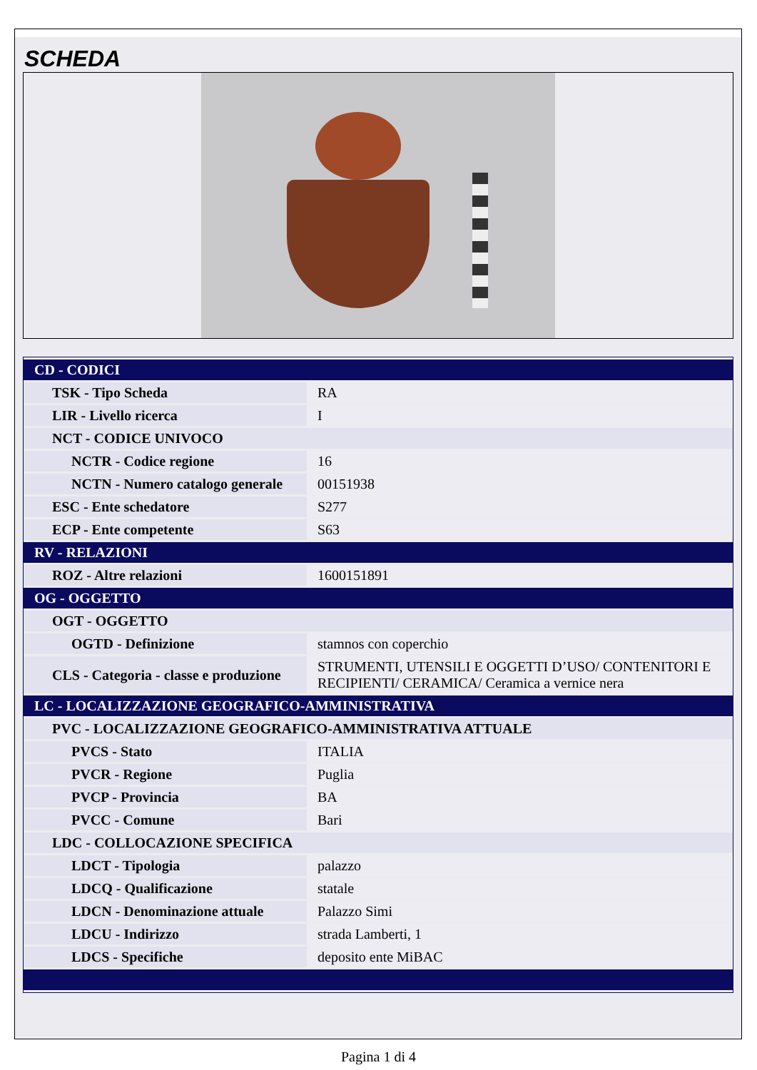SCHEDA
| CD - CODICI | |
| TSK - Tipo Scheda | RA |
| LIR - Livello ricerca | I |
| NCT - CODICE UNIVOCO | |
| NCTR - Codice regione | 16 |
| NCTN - Numero catalogo generale | 00151938 |
| ESC - Ente schedatore | S277 |
| ECP - Ente competente | S63 |
| RV - RELAZIONI | |
| ROZ - Altre relazioni | 1600151891 |
| OG - OGGETTO | |
| OGT - OGGETTO | |
| OGTD - Definizione | stamnos con coperchio |
| CLS - Categoria - classe e produzione | STRUMENTI, UTENSILI E OGGETTI D’USO/ CONTENITORI E RECIPIENTI/ CERAMICA/ Ceramica a vernice nera |
| LC - LOCALIZZAZIONE GEOGRAFICO-AMMINISTRATIVA | |
| PVC - LOCALIZZAZIONE GEOGRAFICO-AMMINISTRATIVA ATTUALE | |
| PVCS - Stato | ITALIA |
| PVCR - Regione | Puglia |
| PVCP - Provincia | BA |
| PVCC - Comune | Bari |
| LDC - COLLOCAZIONE SPECIFICA | |
| LDCT - Tipologia | palazzo |
| LDCQ - Qualificazione | statale |
| LDCN - Denominazione attuale | Palazzo Simi |
| LDCU - Indirizzo | strada Lamberti, 1 |
| LDCS - Specifiche | deposito ente MiBAC |
Pagina 1 di 4